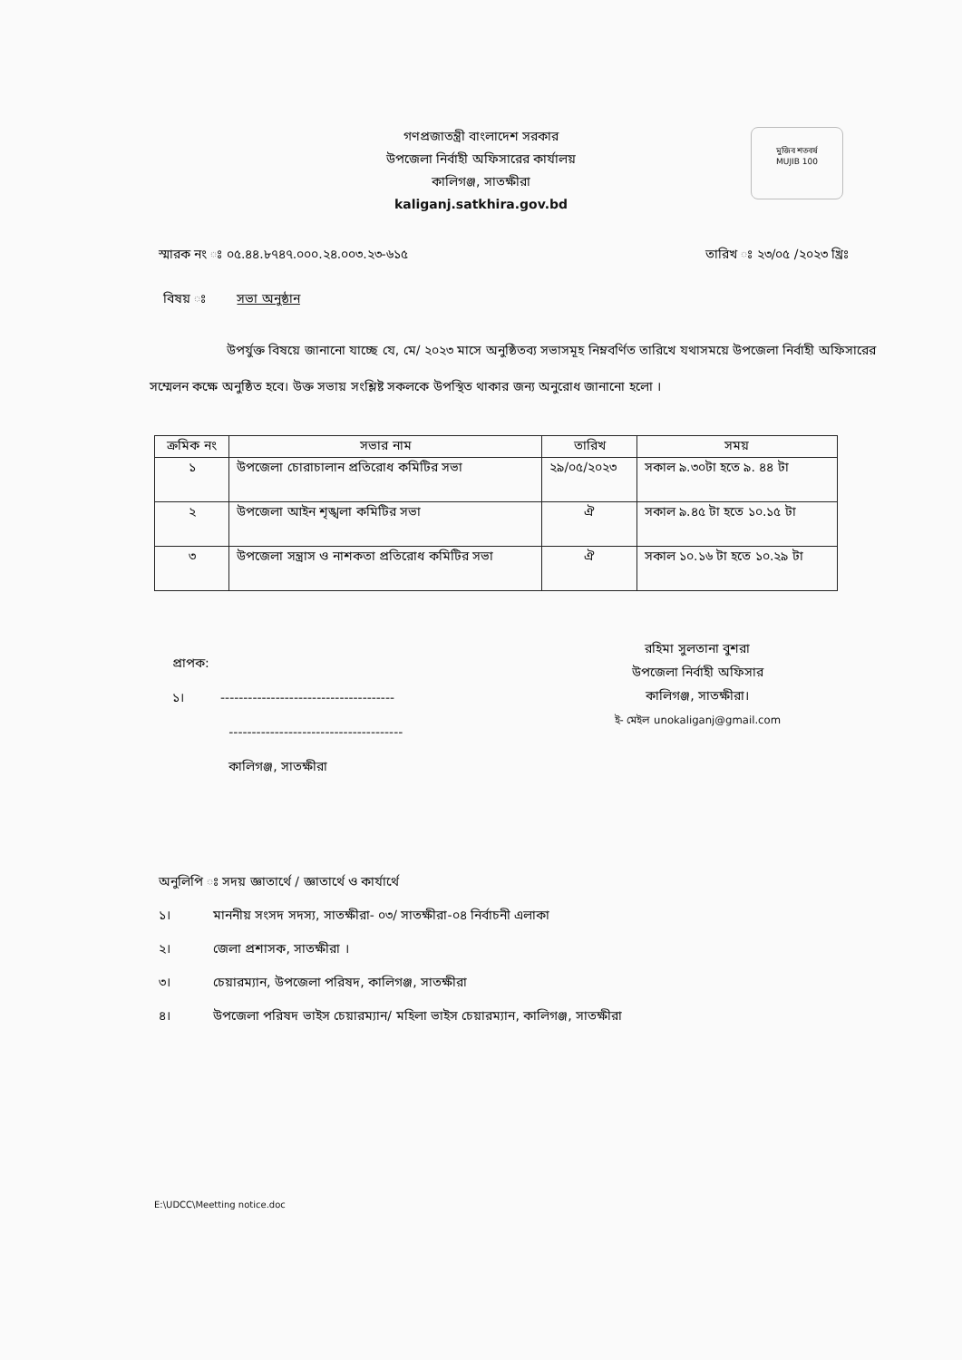মুজিব শতবর্ষ
MUJIB 100
গণপ্রজাতন্ত্রী বাংলাদেশ সরকার
উপজেলা নির্বাহী অফিসারের কার্যালয়
কালিগঞ্জ, সাতক্ষীরা
kaliganj.satkhira.gov.bd
স্মারক নং ঃ ০৫.৪৪.৮৭৪৭.০০০.২৪.০০৩.২৩-৬১৫ তারিখ ঃ ২৩/০৫ /২০২৩ খ্রিঃ
বিষয় ঃ সভা অনুষ্ঠান
উপর্যুক্ত বিষয়ে জানানো যাচ্ছে যে, মে/ ২০২৩ মাসে অনুষ্ঠিতব্য সভাসমূহ নিম্নবর্ণিত তারিখে যথাসময়ে উপজেলা নির্বাহী অফিসারের সম্মেলন কক্ষে অনুষ্ঠিত হবে। উক্ত সভায় সংশ্লিষ্ট সকলকে উপস্থিত থাকার জন্য অনুরোধ জানানো হলো ।
| ক্রমিক নং | সভার নাম | তারিখ | সময় |
| --- | --- | --- | --- |
| ১ | উপজেলা চোরাচালান প্রতিরোধ কমিটির সভা | ২৯/০৫/২০২৩ | সকাল ৯.৩০টা হতে ৯. ৪৪ টা |
| ২ | উপজেলা আইন শৃঙ্খলা কমিটির সভা | ঐ | সকাল ৯.৪৫ টা হতে ১০.১৫ টা |
| ৩ | উপজেলা সন্ত্রাস ও নাশকতা প্রতিরোধ কমিটির সভা | ঐ | সকাল ১০.১৬ টা হতে ১০.২৯ টা |
প্রাপক:
১। --------------------------------------
--------------------------------------
কালিগঞ্জ, সাতক্ষীরা
রহিমা সুলতানা বুশরা
উপজেলা নির্বাহী অফিসার
কালিগঞ্জ, সাতক্ষীরা।
ই- মেইল unokaliganj@gmail.com
অনুলিপি ঃ সদয় জ্ঞাতার্থে / জ্ঞাতার্থে ও কার্যার্থে
১। মাননীয় সংসদ সদস্য, সাতক্ষীরা- ০৩/ সাতক্ষীরা-০৪ নির্বাচনী এলাকা
২। জেলা প্রশাসক, সাতক্ষীরা ।
৩। চেয়ারম্যান, উপজেলা পরিষদ, কালিগঞ্জ, সাতক্ষীরা
৪। উপজেলা পরিষদ ভাইস চেয়ারম্যান/ মহিলা ভাইস চেয়ারম্যান, কালিগঞ্জ, সাতক্ষীরা
E:\UDCC\Meetting notice.doc